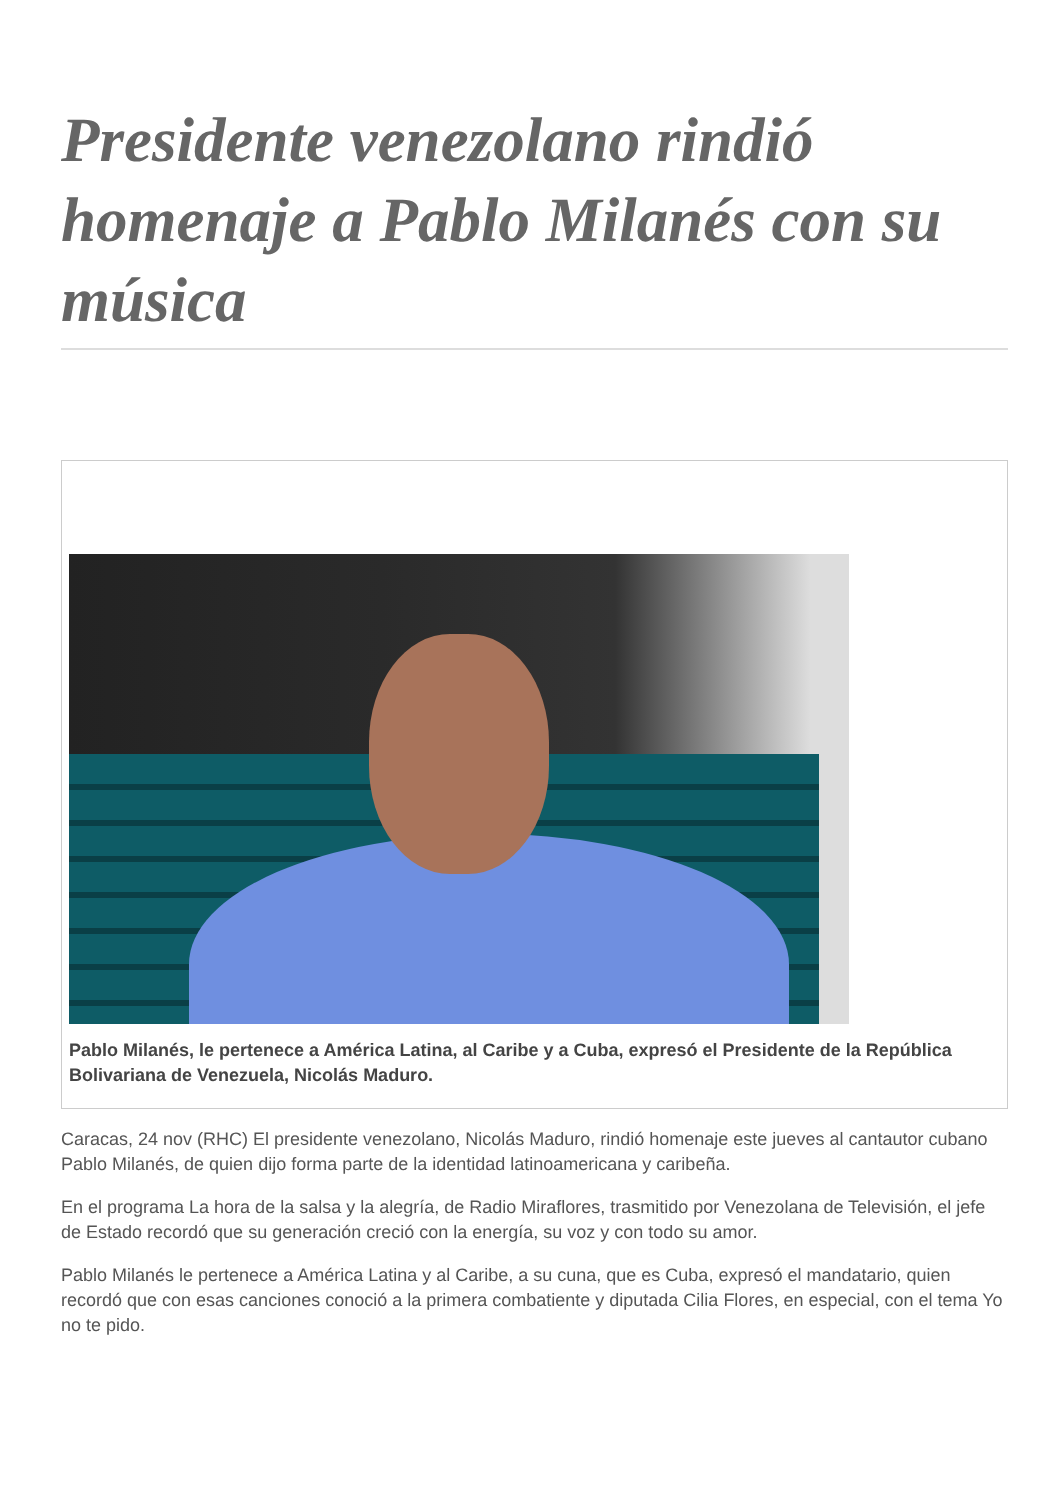Presidente venezolano rindió homenaje a Pablo Milanés con su música
Pablo Milanés, le pertenece a América Latina, al Caribe y a Cuba, expresó el Presidente de la República Bolivariana de Venezuela, Nicolás Maduro.
Caracas, 24 nov (RHC) El presidente venezolano, Nicolás Maduro, rindió homenaje este jueves al cantautor cubano Pablo Milanés, de quien dijo forma parte de la identidad latinoamericana y caribeña.
En el programa La hora de la salsa y la alegría, de Radio Miraflores, trasmitido por Venezolana de Televisión, el jefe de Estado recordó que su generación creció con la energía, su voz y con todo su amor.
Pablo Milanés le pertenece a América Latina y al Caribe, a su cuna, que es Cuba, expresó el mandatario, quien recordó que con esas canciones conoció a la primera combatiente y diputada Cilia Flores, en especial, con el tema Yo no te pido.